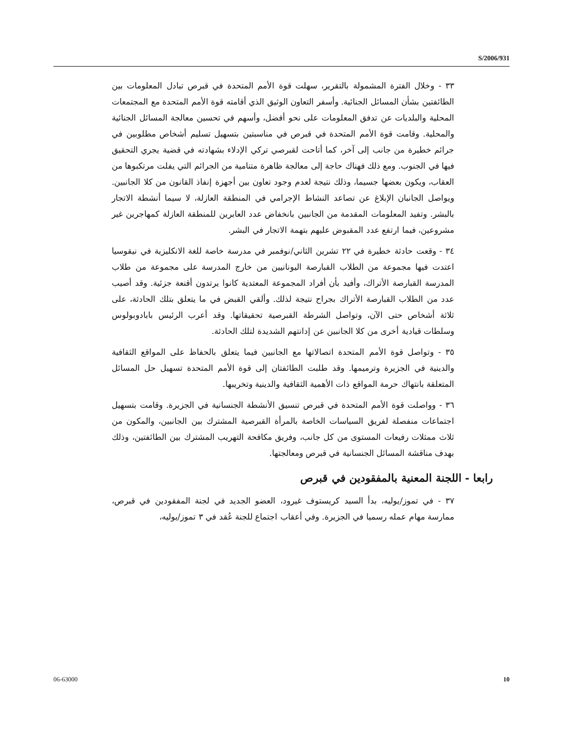S/2006/931
٣٣ - وخلال الفترة المشمولة بالتقرير، سهلت قوة الأمم المتحدة في قبرص تبادل المعلومات بين الطائفتين بشأن المسائل الجنائية. وأسفر التعاون الوثيق الذي أقامته قوة الأمم المتحدة مع المجتمعات المحلية والبلديات عن تدفق المعلومات على نحو أفضل، وأسهم في تحسين معالجة المسائل الجنائية والمحلية. وقامت قوة الأمم المتحدة في قبرص في مناسبتين بتسهيل تسليم أشخاص مطلوبين في جرائم خطيرة من جانب إلى آخر، كما أتاحت لقبرصي تركي الإدلاء بشهادته في قضية يجري التحقيق فيها في الجنوب. ومع ذلك فهناك حاجة إلى معالجة ظاهرة متنامية من الجرائم التي يفلت مرتكبوها من العقاب، ويكون بعضها جسيما، وذلك نتيجة لعدم وجود تعاون بين أجهزة إنفاذ القانون من كلا الجانبين. ويواصل الجانبان الإبلاغ عن تصاعد النشاط الإجرامي في المنطقة العازلة، لا سيما أنشطة الاتجار بالبشر. وتفيد المعلومات المقدمة من الجانبين بانخفاض عدد العابرين للمنطقة العازلة كمهاجرين غير مشروعين، فيما ارتفع عدد المقبوض عليهم بتهمة الاتجار في البشر.
٣٤ - وقعت حادثة خطيرة في ٢٢ تشرين الثاني/نوفمبر في مدرسة خاصة للغة الانكليزية في نيقوسيا اعتدت فيها مجموعة من الطلاب القبارصة اليونانيين من خارج المدرسة على مجموعة من طلاب المدرسة القبارصة الأتراك، وأفيد بأن أفراد المجموعة المعتدية كانوا يرتدون أقنعة جزئية. وقد أصيب عدد من الطلاب القبارصة الأتراك بجراح نتيجة لذلك. وألقي القبض في ما يتعلق بتلك الحادثة، على ثلاثة أشخاص حتى الآن، وتواصل الشرطة القبرصية تحقيقاتها. وقد أعرب الرئيس بابادوبولوس وسلطات قيادية أخرى من كلا الجانبين عن إدانتهم الشديدة لتلك الحادثة.
٣٥ - وتواصل قوة الأمم المتحدة اتصالاتها مع الجانبين فيما يتعلق بالحفاظ على المواقع الثقافية والدينية في الجزيرة وترميمها. وقد طلبت الطائفتان إلى قوة الأمم المتحدة تسهيل حل المسائل المتعلقة بانتهاك حرمة المواقع ذات الأهمية الثقافية والدينية وتخريبها.
٣٦ - وواصلت قوة الأمم المتحدة في قبرص تنسيق الأنشطة الجنسانية في الجزيرة. وقامت بتسهيل اجتماعات منفصلة لفريق السياسات الخاصة بالمرأة القبرصية المشترك بين الجانبين، والمكون من ثلاث ممثلات رفيعات المستوى من كل جانب، وفريق مكافحة التهريب المشترك بين الطائفتين، وذلك بهدف مناقشة المسائل الجنسانية في قبرص ومعالجتها.
رابعا - اللجنة المعنية بالمفقودين في قبرص
٣٧ - في تموز/يوليه، بدأ السيد كريستوف غيرود، العضو الجديد في لجنة المفقودين في قبرص، ممارسة مهام عمله رسميا في الجزيرة. وفي أعقاب اجتماع للجنة عُقد في ٣ تموز/يوليه،
06-63000 10